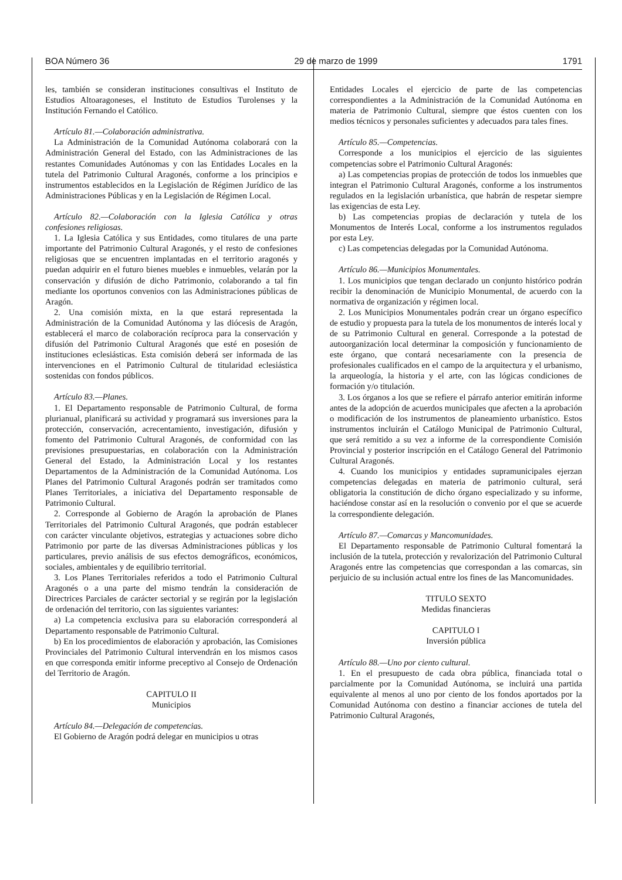BOA Número 36 29 de marzo de 1999 1791
les, también se consideran instituciones consultivas el Instituto de Estudios Altoaragoneses, el Instituto de Estudios Turolenses y la Institución Fernando el Católico.
Artículo 81.—Colaboración administrativa.
La Administración de la Comunidad Autónoma colaborará con la Administración General del Estado, con las Administraciones de las restantes Comunidades Autónomas y con las Entidades Locales en la tutela del Patrimonio Cultural Aragonés, conforme a los principios e instrumentos establecidos en la Legislación de Régimen Jurídico de las Administraciones Públicas y en la Legislación de Régimen Local.
Artículo 82.—Colaboración con la Iglesia Católica y otras confesiones religiosas.
1. La Iglesia Católica y sus Entidades, como titulares de una parte importante del Patrimonio Cultural Aragonés, y el resto de confesiones religiosas que se encuentren implantadas en el territorio aragonés y puedan adquirir en el futuro bienes muebles e inmuebles, velarán por la conservación y difusión de dicho Patrimonio, colaborando a tal fin mediante los oportunos convenios con las Administraciones públicas de Aragón.
2. Una comisión mixta, en la que estará representada la Administración de la Comunidad Autónoma y las diócesis de Aragón, establecerá el marco de colaboración recíproca para la conservación y difusión del Patrimonio Cultural Aragonés que esté en posesión de instituciones eclesiásticas. Esta comisión deberá ser informada de las intervenciones en el Patrimonio Cultural de titularidad eclesiástica sostenidas con fondos públicos.
Artículo 83.—Planes.
1. El Departamento responsable de Patrimonio Cultural, de forma plurianual, planificará su actividad y programará sus inversiones para la protección, conservación, acrecentamiento, investigación, difusión y fomento del Patrimonio Cultural Aragonés, de conformidad con las previsiones presupuestarias, en colaboración con la Administración General del Estado, la Administración Local y los restantes Departamentos de la Administración de la Comunidad Autónoma. Los Planes del Patrimonio Cultural Aragonés podrán ser tramitados como Planes Territoriales, a iniciativa del Departamento responsable de Patrimonio Cultural.
2. Corresponde al Gobierno de Aragón la aprobación de Planes Territoriales del Patrimonio Cultural Aragonés, que podrán establecer con carácter vinculante objetivos, estrategias y actuaciones sobre dicho Patrimonio por parte de las diversas Administraciones públicas y los particulares, previo análisis de sus efectos demográficos, económicos, sociales, ambientales y de equilibrio territorial.
3. Los Planes Territoriales referidos a todo el Patrimonio Cultural Aragonés o a una parte del mismo tendrán la consideración de Directrices Parciales de carácter sectorial y se regirán por la legislación de ordenación del territorio, con las siguientes variantes:
a) La competencia exclusiva para su elaboración corresponderá al Departamento responsable de Patrimonio Cultural.
b) En los procedimientos de elaboración y aprobación, las Comisiones Provinciales del Patrimonio Cultural intervendrán en los mismos casos en que corresponda emitir informe preceptivo al Consejo de Ordenación del Territorio de Aragón.
CAPITULO II
Municipios
Artículo 84.—Delegación de competencias.
El Gobierno de Aragón podrá delegar en municipios u otras
Entidades Locales el ejercicio de parte de las competencias correspondientes a la Administración de la Comunidad Autónoma en materia de Patrimonio Cultural, siempre que éstos cuenten con los medios técnicos y personales suficientes y adecuados para tales fines.
Artículo 85.—Competencias.
Corresponde a los municipios el ejercicio de las siguientes competencias sobre el Patrimonio Cultural Aragonés:
a) Las competencias propias de protección de todos los inmuebles que integran el Patrimonio Cultural Aragonés, conforme a los instrumentos regulados en la legislación urbanística, que habrán de respetar siempre las exigencias de esta Ley.
b) Las competencias propias de declaración y tutela de los Monumentos de Interés Local, conforme a los instrumentos regulados por esta Ley.
c) Las competencias delegadas por la Comunidad Autónoma.
Artículo 86.—Municipios Monumentales.
1. Los municipios que tengan declarado un conjunto histórico podrán recibir la denominación de Municipio Monumental, de acuerdo con la normativa de organización y régimen local.
2. Los Municipios Monumentales podrán crear un órgano específico de estudio y propuesta para la tutela de los monumentos de interés local y de su Patrimonio Cultural en general. Corresponde a la potestad de autoorganización local determinar la composición y funcionamiento de este órgano, que contará necesariamente con la presencia de profesionales cualificados en el campo de la arquitectura y el urbanismo, la arqueología, la historia y el arte, con las lógicas condiciones de formación y/o titulación.
3. Los órganos a los que se refiere el párrafo anterior emitirán informe antes de la adopción de acuerdos municipales que afecten a la aprobación o modificación de los instrumentos de planeamiento urbanístico. Estos instrumentos incluirán el Catálogo Municipal de Patrimonio Cultural, que será remitido a su vez a informe de la correspondiente Comisión Provincial y posterior inscripción en el Catálogo General del Patrimonio Cultural Aragonés.
4. Cuando los municipios y entidades supramunicipales ejerzan competencias delegadas en materia de patrimonio cultural, será obligatoria la constitución de dicho órgano especializado y su informe, haciéndose constar así en la resolución o convenio por el que se acuerde la correspondiente delegación.
Artículo 87.—Comarcas y Mancomunidades.
El Departamento responsable de Patrimonio Cultural fomentará la inclusión de la tutela, protección y revalorización del Patrimonio Cultural Aragonés entre las competencias que correspondan a las comarcas, sin perjuicio de su inclusión actual entre los fines de las Mancomunidades.
TITULO SEXTO
Medidas financieras
CAPITULO I
Inversión pública
Artículo 88.—Uno por ciento cultural.
1. En el presupuesto de cada obra pública, financiada total o parcialmente por la Comunidad Autónoma, se incluirá una partida equivalente al menos al uno por ciento de los fondos aportados por la Comunidad Autónoma con destino a financiar acciones de tutela del Patrimonio Cultural Aragonés,